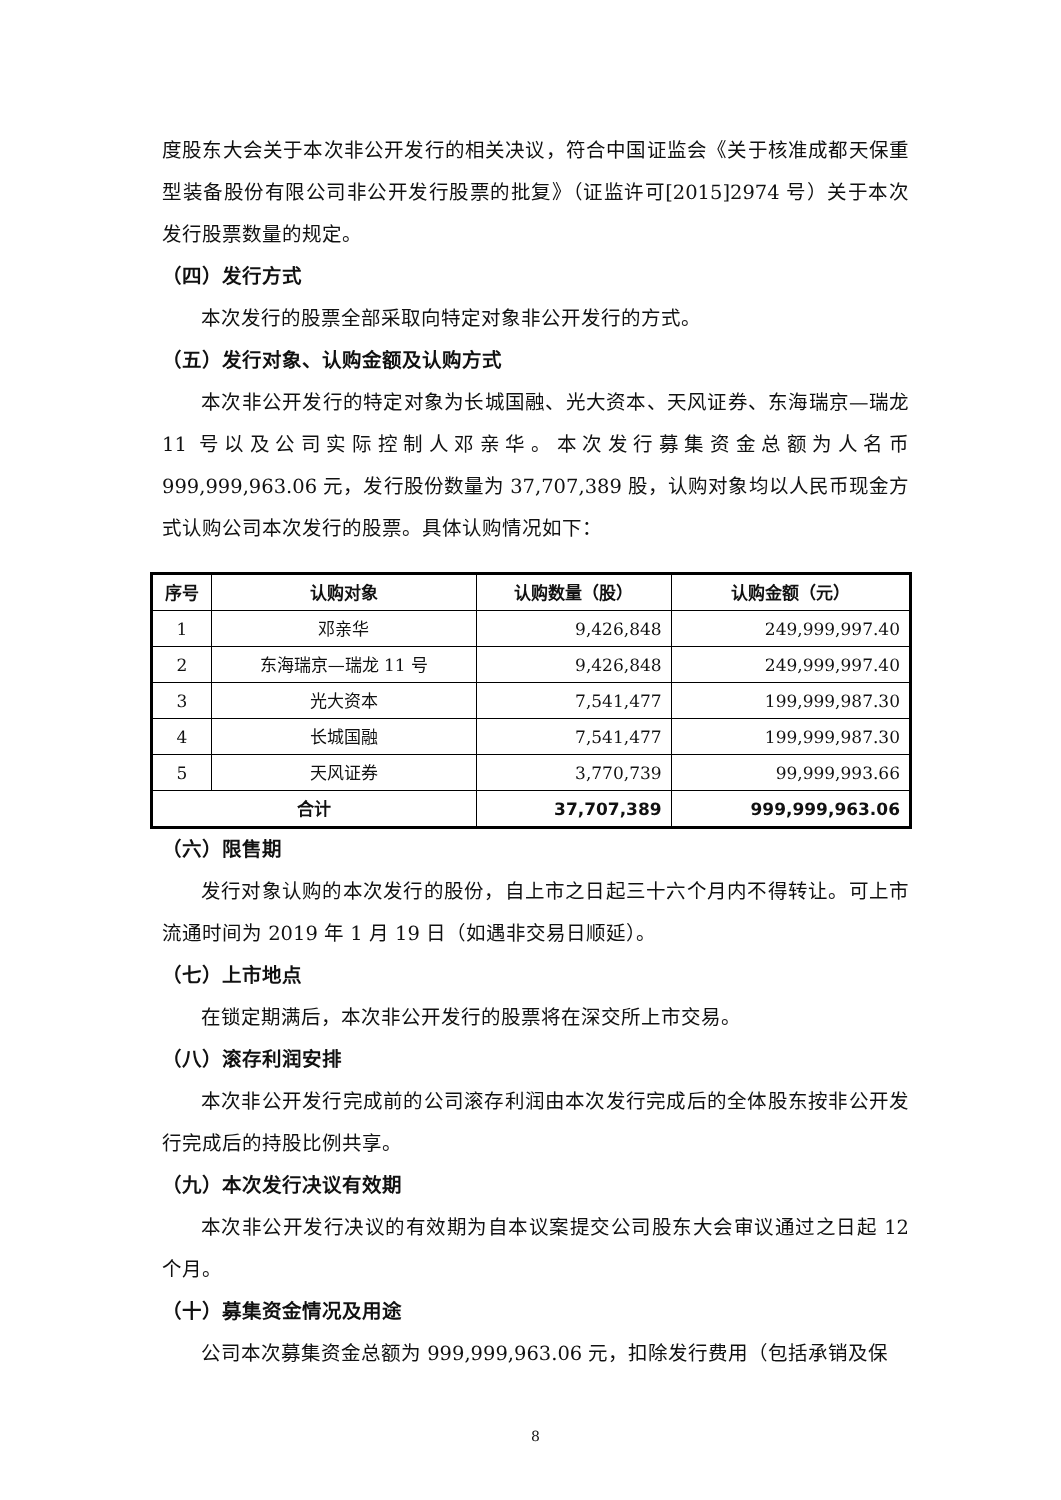度股东大会关于本次非公开发行的相关决议，符合中国证监会《关于核准成都天保重型装备股份有限公司非公开发行股票的批复》（证监许可[2015]2974 号）关于本次发行股票数量的规定。
（四）发行方式
本次发行的股票全部采取向特定对象非公开发行的方式。
（五）发行对象、认购金额及认购方式
本次非公开发行的特定对象为长城国融、光大资本、天风证券、东海瑞京—瑞龙 11 号以及公司实际控制人邓亲华。本次发行募集资金总额为人名币 999,999,963.06 元，发行股份数量为 37,707,389 股，认购对象均以人民币现金方式认购公司本次发行的股票。具体认购情况如下：
| 序号 | 认购对象 | 认购数量（股） | 认购金额（元） |
| --- | --- | --- | --- |
| 1 | 邓亲华 | 9,426,848 | 249,999,997.40 |
| 2 | 东海瑞京—瑞龙 11 号 | 9,426,848 | 249,999,997.40 |
| 3 | 光大资本 | 7,541,477 | 199,999,987.30 |
| 4 | 长城国融 | 7,541,477 | 199,999,987.30 |
| 5 | 天风证券 | 3,770,739 | 99,999,993.66 |
| 合计 | | 37,707,389 | 999,999,963.06 |
（六）限售期
发行对象认购的本次发行的股份，自上市之日起三十六个月内不得转让。可上市流通时间为 2019 年 1 月 19 日（如遇非交易日顺延）。
（七）上市地点
在锁定期满后，本次非公开发行的股票将在深交所上市交易。
（八）滚存利润安排
本次非公开发行完成前的公司滚存利润由本次发行完成后的全体股东按非公开发行完成后的持股比例共享。
（九）本次发行决议有效期
本次非公开发行决议的有效期为自本议案提交公司股东大会审议通过之日起 12 个月。
（十）募集资金情况及用途
公司本次募集资金总额为 999,999,963.06 元，扣除发行费用（包括承销及保
8